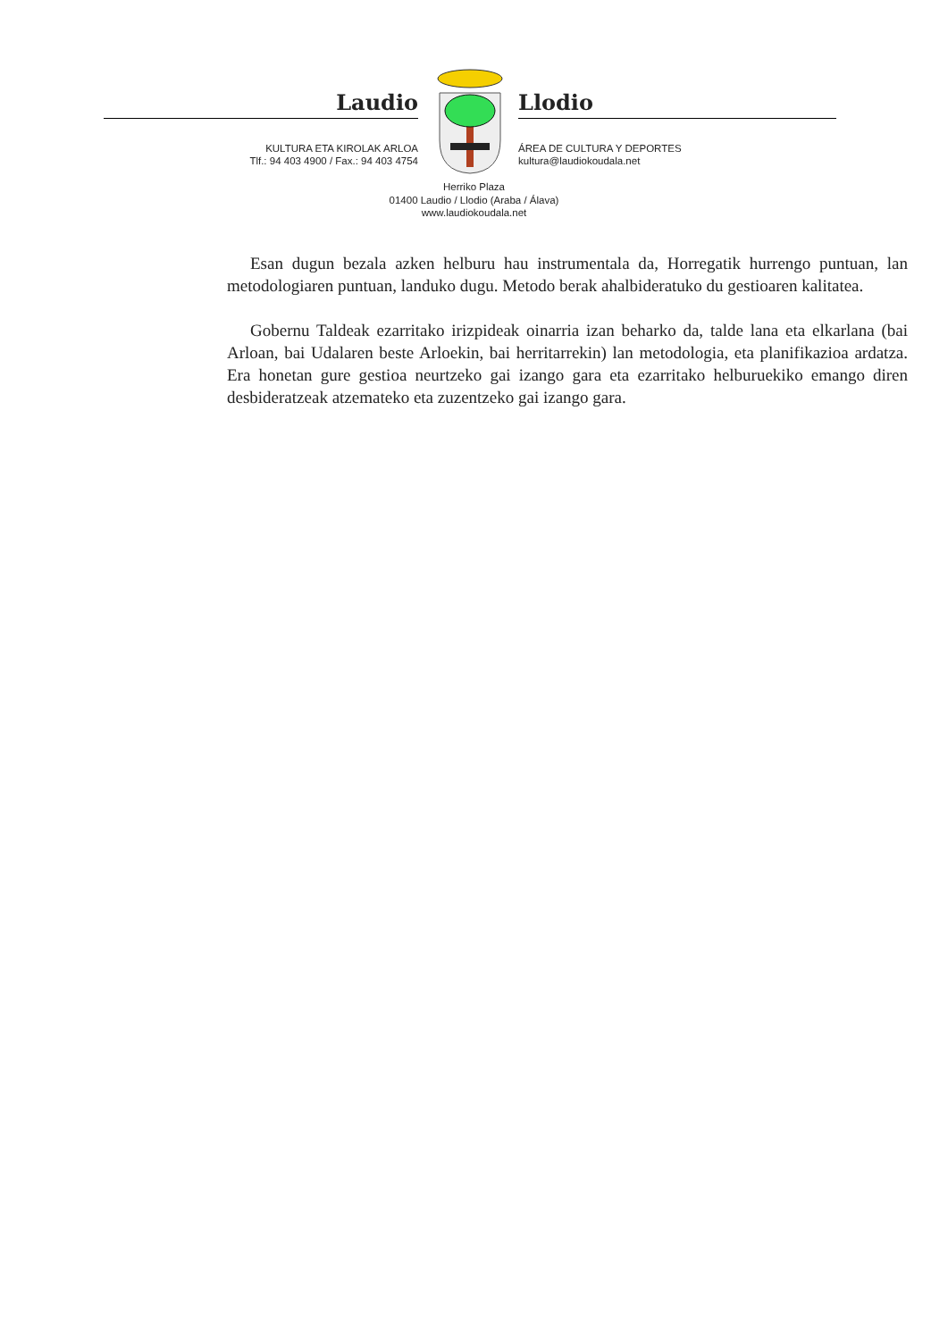Laudio
KULTURA ETA KIROLAK ARLOA
Tlf.: 94 403 4900 / Fax.: 94 403 4754
Llodio
ÁREA DE CULTURA Y DEPORTES
kultura@laudiokoudala.net
Herriko Plaza
01400 Laudio / Llodio (Araba / Álava)
www.laudiokoudala.net
Esan dugun bezala azken helburu hau instrumentala da, Horregatik hurrengo puntuan, lan metodologiaren puntuan, landuko dugu. Metodo berak ahalbideratuko du gestioaren kalitatea.
Gobernu Taldeak ezarritako irizpideak oinarria izan beharko da, talde lana eta elkarlana (bai Arloan, bai Udalaren beste Arloekin, bai herritarrekin) lan metodologia, eta planifikazioa ardatza. Era honetan gure gestioa neurtzeko gai izango gara eta ezarritako helburuekiko emango diren desbideratzeak atzemateko eta zuzentzeko gai izango gara.